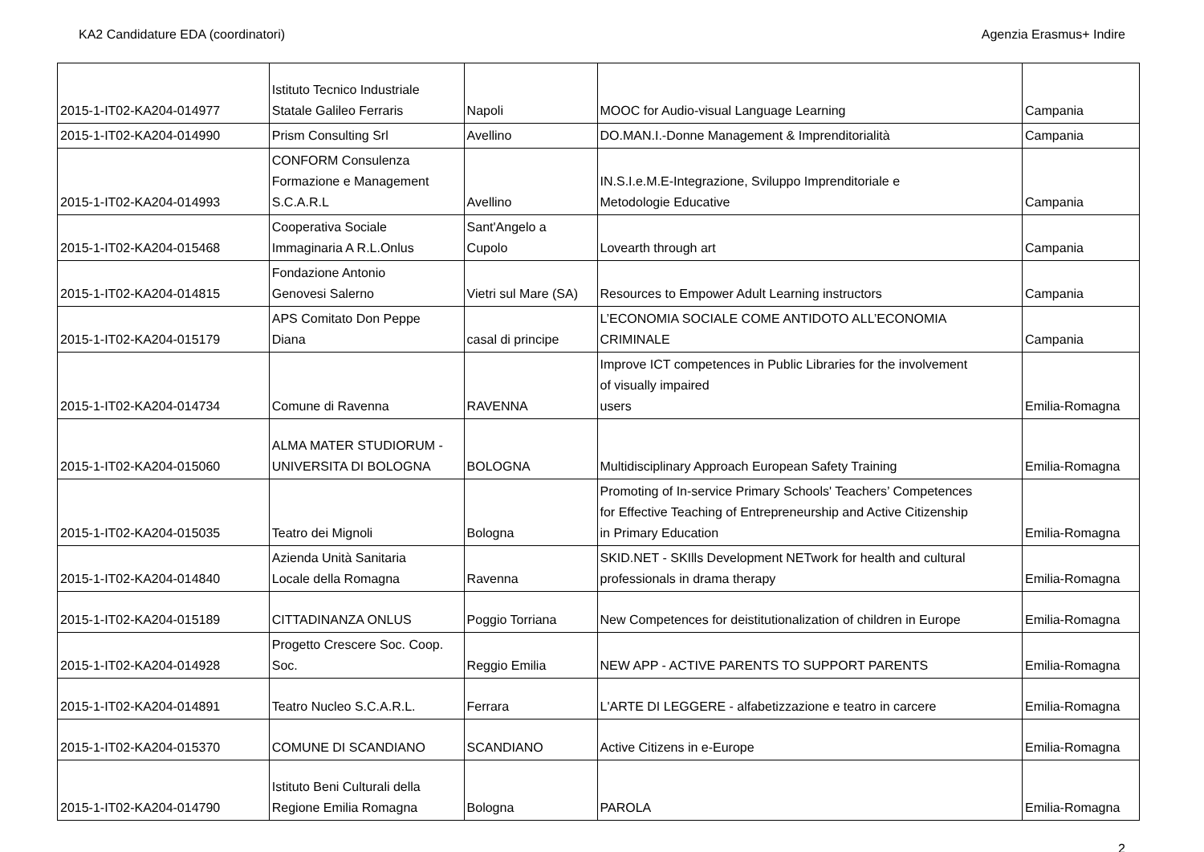KA2 Candidature EDA (coordinatori) Agenzia Erasmus+ Indire
| 2015-1-IT02-KA204-014977 | Istituto Tecnico Industriale Statale Galileo Ferraris | Napoli | MOOC for Audio-visual Language Learning | Campania |
| 2015-1-IT02-KA204-014990 | Prism Consulting Srl | Avellino | DO.MAN.I.-Donne Management & Imprenditorialità | Campania |
| 2015-1-IT02-KA204-014993 | CONFORM Consulenza Formazione e Management S.C.A.R.L | Avellino | IN.S.I.e.M.E-Integrazione, Sviluppo Imprenditoriale e Metodologie Educative | Campania |
| 2015-1-IT02-KA204-015468 | Cooperativa Sociale Immaginaria A R.L.Onlus | Sant'Angelo a Cupolo | Lovearth through art | Campania |
| 2015-1-IT02-KA204-014815 | Fondazione Antonio Genovesi Salerno | Vietri sul Mare (SA) | Resources to Empower Adult Learning instructors | Campania |
| 2015-1-IT02-KA204-015179 | APS Comitato Don Peppe Diana | casal di principe | L’ECONOMIA SOCIALE COME ANTIDOTO ALL’ECONOMIA CRIMINALE | Campania |
| 2015-1-IT02-KA204-014734 | Comune di Ravenna | RAVENNA | Improve ICT competences in Public Libraries for the involvement of visually impaired users | Emilia-Romagna |
| 2015-1-IT02-KA204-015060 | ALMA MATER STUDIORUM - UNIVERSITA DI BOLOGNA | BOLOGNA | Multidisciplinary Approach European Safety Training | Emilia-Romagna |
| 2015-1-IT02-KA204-015035 | Teatro dei Mignoli | Bologna | Promoting of In-service Primary Schools' Teachers’ Competences for Effective Teaching of Entrepreneurship and Active Citizenship in Primary Education | Emilia-Romagna |
| 2015-1-IT02-KA204-014840 | Azienda Unità Sanitaria Locale della Romagna | Ravenna | SKID.NET - SKIlls Development NETwork for health and cultural professionals in drama therapy | Emilia-Romagna |
| 2015-1-IT02-KA204-015189 | CITTADINANZA ONLUS | Poggio Torriana | New Competences for deistitutionalization of children in Europe | Emilia-Romagna |
| 2015-1-IT02-KA204-014928 | Progetto Crescere Soc. Coop. Soc. | Reggio Emilia | NEW APP - ACTIVE PARENTS TO SUPPORT PARENTS | Emilia-Romagna |
| 2015-1-IT02-KA204-014891 | Teatro Nucleo S.C.A.R.L. | Ferrara | L'ARTE DI LEGGERE - alfabetizzazione e teatro in carcere | Emilia-Romagna |
| 2015-1-IT02-KA204-015370 | COMUNE DI SCANDIANO | SCANDIANO | Active Citizens in e-Europe | Emilia-Romagna |
| 2015-1-IT02-KA204-014790 | Istituto Beni Culturali della Regione Emilia Romagna | Bologna | PAROLA | Emilia-Romagna |
2